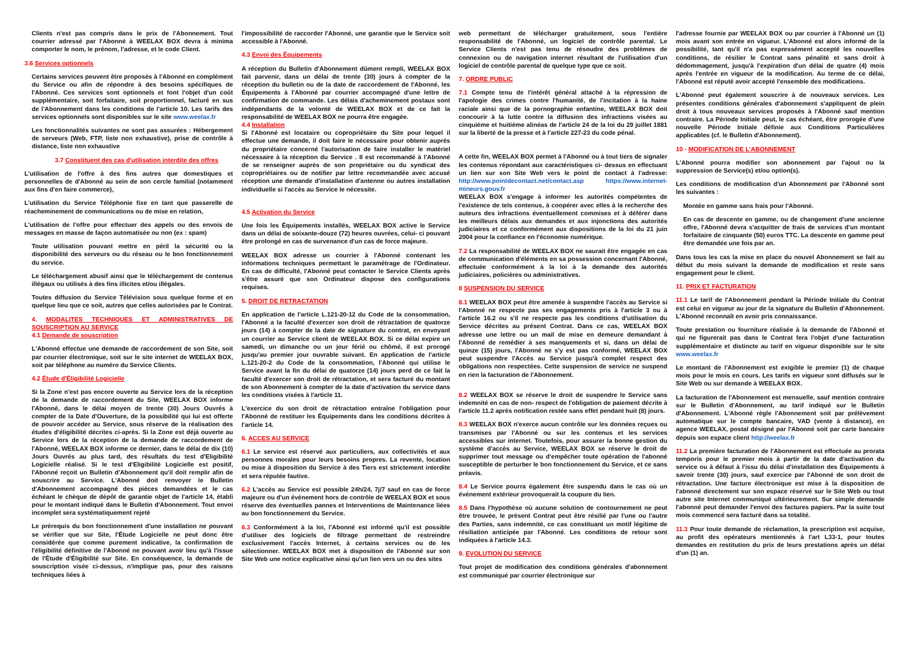Clients n'est pas compris dans le prix de l'Abonnement. Tout courrier adressé par l'Abonné à WEELAX BOX devra à minima comporter le nom, le prénom, l'adresse, et le code Client.
3.6 Services optionnels
Certains services peuvent être proposés à l'Abonné en complément du Service ou afin de répondre à des besoins spécifiques de l'Abonné. Ces services sont optionnels et font l'objet d'un coût supplémentaire, soit forfaitaire, soit proportionnel, facturé en sus de l'Abonnement dans les conditions de l'article 10. Les tarifs des services optionnels sont disponibles sur le site www.weelax.fr
Les fonctionnalités suivantes ne sont pas assurées : Hébergement de serveurs (Web, FTP, liste non exhaustive), prise de contrôle à distance, liste non exhaustive
3.7 Constituent des cas d'utilisation interdite des offres
L'utilisation de l'offre à des fins autres que domestiques et personnelles de d'Abonné au sein de son cercle familial (notamment aux fins d'en faire commerce),
L'utilisation du Service Téléphonie fixe en tant que passerelle de réacheminement de communications ou de mise en relation,
L'utilisation de l'offre pour effectuer des appels ou des envois de messages en masse de façon automatisée ou non (ex : spam)
Toute utilisation pouvant mettre en péril la sécurité ou la disponibilité des serveurs ou du réseau ou le bon fonctionnement du service.
Le téléchargement abusif ainsi que le téléchargement de contenus illégaux ou utilisés à des fins illicites et/ou illégales.
Toutes diffusion du Service Télévision sous quelque forme et en quelque lieu que ce soit, autres que celles autorisées par le Contrat.
4. MODALITES TECHNIQUES ET ADMINISTRATIVES DE SOUSCRIPTION AU SERVICE
4.1 Demande de souscription
L'Abonné effectue une demande de raccordement de son Site, soit par courrier électronique, soit sur le site internet de WEELAX BOX, soit par téléphone au numéro du Service Clients.
4.2 Étude d'Éligibilité Logicielle
Si la Zone n'est pas encore ouverte au Service lors de la réception de la demande de raccordement du Site, WEELAX BOX informe l'Abonné, dans le délai moyen de trente (30) Jours Ouvrés à compter de la Date d'Ouverture, de la possibilité qui lui est offerte de pouvoir accéder au Service, sous réserve de la réalisation des études d'éligibilité décrites ci-après. Si la Zone est déjà ouverte au Service lors de la réception de la demande de raccordement de l'Abonné, WEELAX BOX informe ce dernier, dans le délai de dix (10) Jours Ouvrés au plus tard, des résultats du test d'Eligibilité Logicielle réalisé. Si le test d'Eligibilité Logicielle est positif, l'Abonné reçoit un Bulletin d'Abonnement qu'il doit remplir afin de souscrire au Service. L'Abonné doit renvoyer le Bulletin d'Abonnement accompagné des pièces demandées et le cas échéant le chèque de dépôt de garantie objet de l'article 14, établi pour le montant indiqué dans le Bulletin d'Abonnement. Tout envoi incomplet sera systématiquement rejeté
Le prérequis du bon fonctionnement d'une installation ne pouvant se vérifier que sur Site, l'Étude Logicielle ne peut donc être considérée que comme purement indicative, la confirmation de l'éligibilité définitive de l'Abonné ne pouvant avoir lieu qu'à l'issue de l'Étude d'Éligibilité sur Site. En conséquence, la demande de souscription visée ci-dessus, n'implique pas, pour des raisons techniques liées à
l'impossibilité de raccorder l'Abonné, une garantie que le Service soit accessible à l'Abonné.
4.3 Envoi des Équipements
A réception du Bulletin d'Abonnement dûment rempli, WEELAX BOX fait parvenir, dans un délai de trente (30) jours à compter de la réception du bulletin ou de la date de raccordement de l'Abonné, les Équipements à l'Abonné par courrier accompagné d'une lettre de confirmation de commande. Les délais d'acheminement postaux sont indépendants de la volonté de WEELAX BOX et de ce fait la responsabilité de WEELAX BOX ne pourra être engagée.
4.4 Installation
Si l'Abonné est locataire ou copropriétaire du Site pour lequel il effectue une demande, il doit faire le nécessaire pour obtenir auprès du propriétaire concerné l'autorisation de faire installer le matériel nécessaire à la réception du Service . Il est recommandé à l'Abonné de se renseigner auprès de son propriétaire ou du syndicat des copropriétaires ou de notifier par lettre recommandée avec accusé réception une demande d'installation d'antenne ou autres installation individuelle si l'accès au Service le nécessite.
4.5 Activation du Service
Une fois les Équipements installés, WEELAX BOX active le Service dans un délai de soixante-douze (72) heures ouvrées, celui- ci pouvant être prolongé en cas de survenance d'un cas de force majeure.
WEELAX BOX adresse un courrier à l'Abonné contenant les informations techniques permettant le paramétrage de l'Ordinateur. En cas de difficulté, l'Abonné peut contacter le Service Clients après s'être assuré que son Ordinateur dispose des configurations requises.
5. DROIT DE RETRACTATION
En application de l'article L.121-20-12 du Code de la consommation, l'Abonné a la faculté d'exercer son droit de rétractation de quatorze jours (14) à compter de la date de signature du contrat, en envoyant un courrier au Service client de WEELAX BOX. Si ce délai expire un samedi, un dimanche ou un jour férié ou chômé, il est prorogé jusqu'au premier jour ouvrable suivant. En application de l'article L.121-20-2 du Code de la consommation, l'Abonné qui utilise le Service avant la fin du délai de quatorze (14) jours perd de ce fait la faculté d'exercer son droit de rétractation, et sera facturé du montant de son Abonnement à compter de la date d'activation du service dans les conditions visées à l'article 11.
L'exercice du son droit de rétractation entraîne l'obligation pour l'Abonné de restituer les Équipements dans les conditions décrites à l'article 14.
6. ACCES AU SERVICE
6.1 Le service est réservé aux particuliers, aux collectivités et aux personnes morales pour leurs besoins propres. La revente, location ou mise à disposition du Service à des Tiers est strictement interdite et sera réputée fautive.
6.2 L'accès au Service est possible 24h/24, 7j/7 sauf en cas de force majeure ou d'un événement hors de contrôle de WEELAX BOX et sous réserve des éventuelles pannes et Interventions de Maintenance liées au bon fonctionnement du Service.
6.3 Conformément à la loi, l'Abonné est informé qu'il est possible d'utiliser des logiciels de filtrage permettant de restreindre exclusivement l'accès Internet, à certains services ou de les sélectionner. WEELAX BOX met à disposition de l'Abonné sur son Site Web une notice explicative ainsi qu'un lien vers un ou des sites
web permettant de télécharger gratuitement, sous l'entière responsabilité de l'Abonné, un logiciel de contrôle parental. Le Service Clients n'est pas tenu de résoudre des problèmes de connexion ou de navigation internet résultant de l'utilisation d'un logiciel de contrôle parental de quelque type que ce soit.
7. ORDRE PUBLIC
7.1 Compte tenu de l'intérêt général attaché à la répression de l'apologie des crimes contre l'humanité, de l'incitation à la haine raciale ainsi que de la pornographie enfantine, WEELAX BOX doit concourir à la lutte contre la diffusion des infractions visées au cinquième et huitième alinéas de l'article 24 de la loi du 29 juillet 1881 sur la liberté de la presse et à l'article 227-23 du code pénal.
A cette fin, WEELAX BOX permet à l'Abonné ou à tout tiers de signaler les contenus répondant aux caractéristiques ci- dessus en effectuant un lien sur son Site Web vers le point de contact à l'adresse: http://www.pointdecontact.net/contact.asp https://www.internet-mineurs.gouv.fr
WEELAX BOX s'engage à informer les autorités compétentes de l'existence de tels contenus, à coopérer avec elles à la recherche des auteurs des infractions éventuellement commises et à déférer dans les meilleurs délais aux demandes et aux injonctions des autorités judiciaires et ce conformément aux dispositions de la loi du 21 juin 2004 pour la confiance en l'économie numérique.
7.2 La responsabilité de WEELAX BOX ne saurait être engagée en cas de communication d'éléments en sa possession concernant l'Abonné, effectuée conformément à la loi à la demande des autorités judiciaires, policières ou administratives.
8 SUSPENSION DU SERVICE
8.1 WEELAX BOX peut être amenée à suspendre l'accès au Service si l'Abonné ne respecte pas ses engagements pris à l'article 3 ou à l'article 16.2 ou s'il ne respecte pas les conditions d'utilisation du Service décrites au présent Contrat. Dans ce cas, WEELAX BOX adresse une lettre ou un mail de mise en demeure demandant à l'Abonné de remédier à ses manquements et si, dans un délai de quinze (15) jours, l'Abonné ne s'y est pas conformé, WEELAX BOX peut suspendre l'Accès au Service jusqu'à complet respect des obligations non respectées. Cette suspension de service ne suspend en rien la facturation de l'Abonnement.
8.2 WEELAX BOX se réserve le droit de suspendre le Service sans indemnité en cas de non- respect de l'obligation de paiement décrite à l'article 11.2 après notification restée sans effet pendant huit (8) jours.
8.3 WEELAX BOX n'exerce aucun contrôle sur les données reçues ou transmises par l'Abonné ou sur les contenus et les services accessibles sur internet. Toutefois, pour assurer la bonne gestion du système d'accès au Service, WEELAX BOX se réserve le droit de supprimer tout message ou d'empêcher toute opération de l'abonné susceptible de perturber le bon fonctionnement du Service, et ce sans préavis.
8.4 Le Service pourra également être suspendu dans le cas où un événement extérieur provoquerait la coupure du lien.
8.5 Dans l'hypothèse où aucune solution de contournement ne peut être trouvée, le présent Contrat peut être résilié par l'une ou l'autre des Parties, sans indemnité, ce cas constituant un motif légitime de résiliation anticipée par l'Abonné. Les conditions de retour sont indiquées à l'article 14.3.
9. EVOLUTION DU SERVICE
Tout projet de modification des conditions générales d'abonnement est communiqué par courrier électronique sur
l'adresse fournie par WEELAX BOX ou par courrier à l'Abonné un (1) mois avant son entrée en vigueur. L'Abonné est alors informé de la possibilité, tant qu'il n'a pas expressément accepté les nouvelles conditions, de résilier le Contrat sans pénalité et sans droit à dédommagement, jusqu'à l'expiration d'un délai de quatre (4) mois après l'entrée en vigueur de la modification. Au terme de ce délai, l'Abonné est réputé avoir accepté l'ensemble des modifications.
L'Abonné peut également souscrire à de nouveaux services. Les présentes conditions générales d'abonnement s'appliquent de plein droit à tous nouveaux services proposés à l'Abonné sauf mention contraire. La Période Initiale peut, le cas échéant, être prorogée d'une nouvelle Période Initiale définie aux Conditions Particulières applicables (cf. le Bulletin d'Abonnement).
10 - MODIFICATION DE L'ABONNEMENT
L'Abonné pourra modifier son abonnement par l'ajout ou la suppression de Service(s) et/ou option(s).
Les conditions de modification d'un Abonnement par l'Abonné sont les suivantes :
Montée en gamme sans frais pour l'Abonné.
En cas de descente en gamme, ou de changement d'une ancienne offre, l'Abonné devra s'acquitter de frais de services d'un montant forfaitaire de cinquante (50) euros TTC. La descente en gamme peut être demandée une fois par an.
Dans tous les cas la mise en place du nouvel Abonnement se fait au début du mois suivant la demande de modification et reste sans engagement pour le client.
11. PRIX ET FACTURATION
11.1 Le tarif de l'Abonnement pendant la Période Initiale du Contrat est celui en vigueur au jour de la signature du Bulletin d'Abonnement. L'Abonné reconnaît en avoir pris connaissance.
Toute prestation ou fourniture réalisée à la demande de l'Abonné et qui ne figurerait pas dans le Contrat fera l'objet d'une facturation supplémentaire et distincte au tarif en vigueur disponible sur le site www.weelax.fr
Le montant de l'Abonnement est exigible le premier (1) de chaque mois pour le mois en cours. Les tarifs en vigueur sont diffusés sur le Site Web ou sur demande à WEELAX BOX.
La facturation de l'Abonnement est mensuelle, sauf mention contraire sur le Bulletin d'Abonnement, au tarif indiqué sur le Bulletin d'Abonnement. L'Abonné règle l'Abonnement soit par prélèvement automatique sur le compte bancaire, VAD (vente à distance), en agence WEELAX, postal désigné par l'Abonné soit par carte bancaire depuis son espace client http://weelax.fr
11.2 La première facturation de l'Abonnement est effectuée au prorata temporis pour le premier mois à partir de la date d'activation du service ou à défaut à l'issu du délai d'installation des Équipements à savoir trente (30) jours, sauf exercice par l'Abonné de son droit de rétractation. Une facture électronique est mise à la disposition de l'abonné directement sur son espace réservé sur le Site Web ou tout autre site Internet communiqué ultérieurement. Sur simple demande l'abonné peut demander l'envoi des factures papiers. Par la suite tout mois commencé sera facturé dans sa totalité.
11.3 Pour toute demande de réclamation, la prescription est acquise, au profit des opérateurs mentionnés à l'art L33-1, pour toutes demandes en restitution du prix de leurs prestations après un délai d'un (1) an.